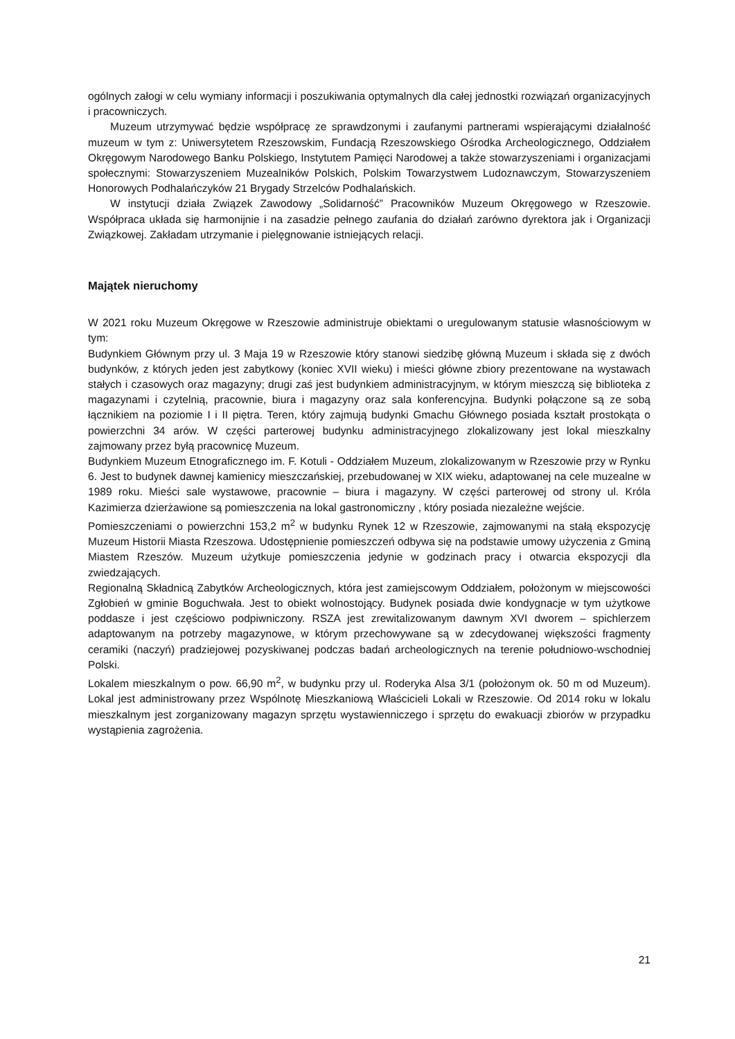ogólnych załogi w celu wymiany informacji i poszukiwania optymalnych dla całej jednostki rozwiązań organizacyjnych i pracowniczych.
Muzeum utrzymywać będzie współpracę ze sprawdzonymi i zaufanymi partnerami wspierającymi działalność muzeum w tym z: Uniwersytetem Rzeszowskim, Fundacją Rzeszowskiego Ośrodka Archeologicznego, Oddziałem Okręgowym Narodowego Banku Polskiego, Instytutem Pamięci Narodowej a także stowarzyszeniami i organizacjami społecznymi: Stowarzyszeniem Muzealników Polskich, Polskim Towarzystwem Ludoznawczym, Stowarzyszeniem Honorowych Podhalańczyków 21 Brygady Strzelców Podhalańskich.
W instytucji działa Związek Zawodowy „Solidarność” Pracowników Muzeum Okręgowego w Rzeszowie. Współpraca układa się harmonijnie i na zasadzie pełnego zaufania do działań zarówno dyrektora jak i Organizacji Związkowej. Zakładam utrzymanie i pielęgnowanie istniejących relacji.
Majątek nieruchomy
W 2021 roku Muzeum Okręgowe w Rzeszowie administruje obiektami o uregulowanym statusie własnościowym w tym:
Budynkiem Głównym przy ul. 3 Maja 19 w Rzeszowie który stanowi siedzibę główną Muzeum i składa się z dwóch budynków, z których jeden jest zabytkowy (koniec XVII wieku) i mieści główne zbiory prezentowane na wystawach stałych i czasowych oraz magazyny; drugi zaś jest budynkiem administracyjnym, w którym mieszczą się biblioteka z magazynami i czytelnią, pracownie, biura i magazyny oraz sala konferencyjna. Budynki połączone są ze sobą łącznikiem na poziomie I i II piętra. Teren, który zajmują budynki Gmachu Głównego posiada kształt prostokąta o powierzchni 34 arów. W części parterowej budynku administracyjnego zlokalizowany jest lokal mieszkalny zajmowany przez byłą pracownicę Muzeum.
Budynkiem Muzeum Etnograficznego im. F. Kotuli - Oddziałem Muzeum, zlokalizowanym w Rzeszowie przy w Rynku 6. Jest to budynek dawnej kamienicy mieszczańskiej, przebudowanej w XIX wieku, adaptowanej na cele muzealne w 1989 roku. Mieści sale wystawowe, pracownie – biura i magazyny. W części parterowej od strony ul. Króla Kazimierza dzierżawione są pomieszczenia na lokal gastronomiczny , który posiada niezależne wejście.
Pomieszczeniami o powierzchni 153,2 m<sup>2</sup> w budynku Rynek 12 w Rzeszowie, zajmowanymi na stałą ekspozycję Muzeum Historii Miasta Rzeszowa. Udostępnienie pomieszczeń odbywa się na podstawie umowy użyczenia z Gminą Miastem Rzeszów. Muzeum użytkuje pomieszczenia jedynie w godzinach pracy i otwarcia ekspozycji dla zwiedzających.
Regionalną Składnicą Zabytków Archeologicznych, która jest zamiejscowym Oddziałem, położonym w miejscowości Zgłobień w gminie Boguchwała. Jest to obiekt wolnostojący. Budynek posiada dwie kondygnacje w tym użytkowe poddasze i jest częściowo podpiwniczony. RSZA jest zrewitalizowanym dawnym XVI dworem – spichlerzem adaptowanym na potrzeby magazynowe, w którym przechowywane są w zdecydowanej większości fragmenty ceramiki (naczyń) pradziejowej pozyskiwanej podczas badań archeologicznych na terenie południowo-wschodniej Polski.
Lokalem mieszkalnym o pow. 66,90 m<sup>2</sup>, w budynku przy ul. Roderyka Alsa 3/1 (położonym ok. 50 m od Muzeum). Lokal jest administrowany przez Wspólnotę Mieszkaniową Właścicieli Lokali w Rzeszowie. Od 2014 roku w lokalu mieszkalnym jest zorganizowany magazyn sprzętu wystawienniczego i sprzętu do ewakuacji zbiorów w przypadku wystąpienia zagrożenia.
21